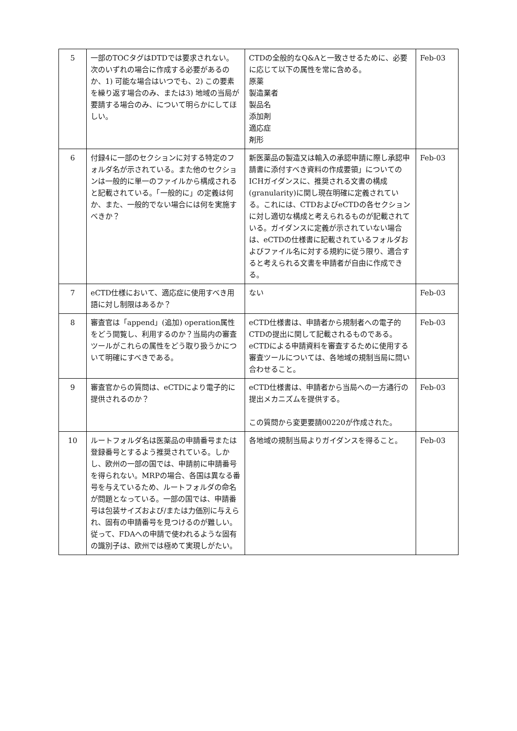| 5 | 一部のTOCタグはDTDでは要求されない。次のいずれの場合に作成する必要があるのか、1) 可能な場合はいつでも、2) この要素を繰り返す場合のみ、または3) 地域の当局が要請する場合のみ、について明らかにしてほしい。 | CTDの全般的なQ&Aと一致させるために、必要に応じて以下の属性を常に含める。 原薬 製造業者 製品名 添加剤 適応症 剤形 | Feb-03 |
| 6 | 付録4に一部のセクションに対する特定のフォルダ名が示されている。また他のセクションは一般的に単一のファイルから構成されると記載されている。「一般的に」の定義は何か、また、一般的でない場合には何を実施すべきか？ | 新医薬品の製造又は輸入の承認申請に際し承認申請書に添付すべき資料の作成要領」についてのICHガイダンスに、推奨される文書の構成(granularity)に関し現在明確に定義されている。これには、CTDおよびeCTDの各セクションに対し適切な構成と考えられるものが記載されている。ガイダンスに定義が示されていない場合は、eCTDの仕様書に記載されているフォルダおよびファイル名に対する規約に従う限り、適合すると考えられる文書を申請者が自由に作成できる。 | Feb-03 |
| 7 | eCTD仕様において、適応症に使用すべき用語に対し制限はあるか？ | ない | Feb-03 |
| 8 | 審査官は「append」(追加) operation属性をどう閲覧し、利用するのか？当局内の審査ツールがこれらの属性をどう取り扱うかについて明確にすべきである。 | eCTD仕様書は、申請者から規制者への電子的CTDの提出に関して記載されるものである。eCTDによる申請資料を審査するために使用する審査ツールについては、各地域の規制当局に問い合わせること。 | Feb-03 |
| 9 | 審査官からの質問は、eCTDにより電子的に提供されるのか？ | eCTD仕様書は、申請者から当局への一方通行の提出メカニズムを提供する。 この質問から変更要請00220が作成された。 | Feb-03 |
| 10 | ルートフォルダ名は医薬品の申請番号または登録番号とするよう推奨されている。しかし、欧州の一部の国では、申請前に申請番号を得られない。MRPの場合、各国は異なる番号を与えているため、ルートフォルダの命名が問題となっている。一部の国では、申請番号は包装サイズおよび/または力価別に与えられ、固有の申請番号を見つけるのが難しい。従って、FDAへの申請で使われるような固有の識別子は、欧州では極めて実現しがたい。 | 各地域の規制当局よりガイダンスを得ること。 | Feb-03 |